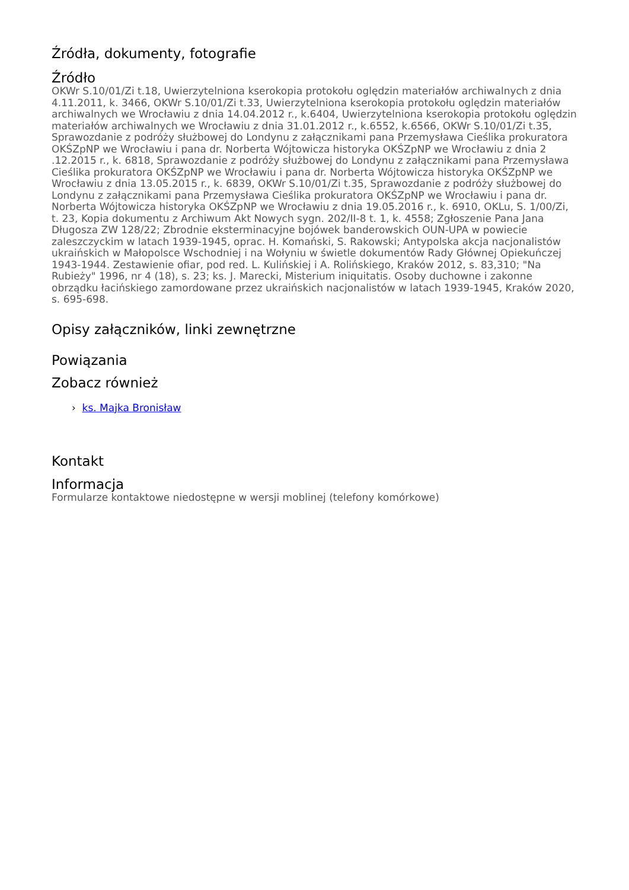Źródła, dokumenty, fotografie
Źródło
OKWr S.10/01/Zi t.18, Uwierzytelniona kserokopia protokołu oględzin materiałów archiwalnych z dnia 4.11.2011, k. 3466, OKWr S.10/01/Zi t.33, Uwierzytelniona kserokopia protokołu oględzin materiałów archiwalnych we Wrocławiu z dnia 14.04.2012 r., k.6404, Uwierzytelniona kserokopia protokołu oględzin materiałów archiwalnych we Wrocławiu z dnia 31.01.2012 r., k.6552, k.6566, OKWr S.10/01/Zi t.35, Sprawozdanie z podróży służbowej do Londynu z załącznikami pana Przemysława Cieślika prokuratora OKŚZpNP we Wrocławiu i pana dr. Norberta Wójtowicza historyka OKŚZpNP we Wrocławiu z dnia 2 .12.2015 r., k. 6818, Sprawozdanie z podróży służbowej do Londynu z załącznikami pana Przemysława Cieślika prokuratora OKŚZpNP we Wrocławiu i pana dr. Norberta Wójtowicza historyka OKŚZpNP we Wrocławiu z dnia 13.05.2015 r., k. 6839, OKWr S.10/01/Zi t.35, Sprawozdanie z podróży służbowej do Londynu z załącznikami pana Przemysława Cieślika prokuratora OKŚZpNP we Wrocławiu i pana dr. Norberta Wójtowicza historyka OKŚZpNP we Wrocławiu z dnia 19.05.2016 r., k. 6910, OKLu, S. 1/00/Zi, t. 23, Kopia dokumentu z Archiwum Akt Nowych sygn. 202/II-8 t. 1, k. 4558; Zgłoszenie Pana Jana Długosza ZW 128/22; Zbrodnie eksterminacyjne bojówek banderowskich OUN-UPA w powiecie zaleszczyckim w latach 1939-1945, oprac. H. Komański, S. Rakowski; Antypolska akcja nacjonalistów ukraińskich w Małopolsce Wschodniej i na Wołyniu w świetle dokumentów Rady Głównej Opiekuńczej 1943-1944. Zestawienie ofiar, pod red. L. Kulińskiej i A. Rolińskiego, Kraków 2012, s. 83,310; "Na Rubieży" 1996, nr 4 (18), s. 23; ks. J. Marecki, Misterium iniquitatis. Osoby duchowne i zakonne obrządku łacińskiego zamordowane przez ukraińskich nacjonalistów w latach 1939-1945, Kraków 2020, s. 695-698.
Opisy załączników, linki zewnętrzne
Powiązania
Zobacz również
› ks. Majka Bronisław
Kontakt
Informacja
Formularze kontaktowe niedostępne w wersji moblinej (telefony komórkowe)